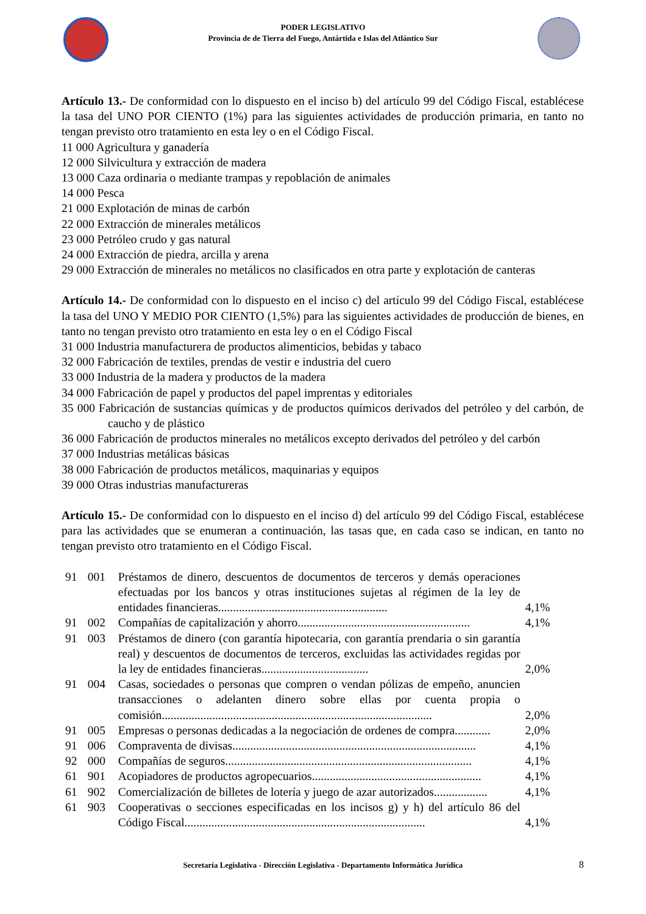PODER LEGISLATIVO
Provincia de de Tierra del Fuego, Antártida e Islas del Atlántico Sur
Artículo 13.- De conformidad con lo dispuesto en el inciso b) del artículo 99 del Código Fiscal, establécese la tasa del UNO POR CIENTO (1%) para las siguientes actividades de producción primaria, en tanto no tengan previsto otro tratamiento en esta ley o en el Código Fiscal.
11 000 Agricultura y ganadería
12 000 Silvicultura y extracción de madera
13 000 Caza ordinaria o mediante trampas y repoblación de animales
14 000 Pesca
21 000 Explotación de minas de carbón
22 000 Extracción de minerales metálicos
23 000 Petróleo crudo y gas natural
24 000 Extracción de piedra, arcilla y arena
29 000 Extracción de minerales no metálicos no clasificados en otra parte y explotación de canteras
Artículo 14.- De conformidad con lo dispuesto en el inciso c) del artículo 99 del Código Fiscal, establécese la tasa del UNO Y MEDIO POR CIENTO (1,5%) para las siguientes actividades de producción de bienes, en tanto no tengan previsto otro tratamiento en esta ley o en el Código Fiscal
31 000 Industria manufacturera de productos alimenticios, bebidas y tabaco
32 000 Fabricación de textiles, prendas de vestir e industria del cuero
33 000 Industria de la madera y productos de la madera
34 000 Fabricación de papel y productos del papel imprentas y editoriales
35 000 Fabricación de sustancias químicas y de productos químicos derivados del petróleo y del carbón, de caucho y de plástico
36 000 Fabricación de productos minerales no metálicos excepto derivados del petróleo y del carbón
37 000 Industrias metálicas básicas
38 000 Fabricación de productos metálicos, maquinarias y equipos
39 000 Otras industrias manufactureras
Artículo 15.- De conformidad con lo dispuesto en el inciso d) del artículo 99 del Código Fiscal, establécese para las actividades que se enumeran a continuación, las tasas que, en cada caso se indican, en tanto no tengan previsto otro tratamiento en el Código Fiscal.
| 91 | 001 | Préstamos de dinero, descuentos de documentos de terceros y demás operaciones efectuadas por los bancos y otras instituciones sujetas al régimen de la ley de entidades financieras......................................................... | 4,1% |
| 91 | 002 | Compañías de capitalización y ahorro.......................................................... | 4,1% |
| 91 | 003 | Préstamos de dinero (con garantía hipotecaria, con garantía prendaria o sin garantía real) y descuentos de documentos de terceros, excluidas las actividades regidas por la ley de entidades financieras.................................... | 2,0% |
| 91 | 004 | Casas, sociedades o personas que compren o vendan pólizas de empeño, anuncien transacciones o adelanten dinero sobre ellas por cuenta propia o comisión........................................................................................... | 2,0% |
| 91 | 005 | Empresas o personas dedicadas a la negociación de ordenes de compra............ | 2,0% |
| 91 | 006 | Compraventa de divisas.................................................................................. | 4,1% |
| 92 | 000 | Compañías de seguros................................................................................... | 4,1% |
| 61 | 901 | Acopiadores de productos agropecuarios......................................................... | 4,1% |
| 61 | 902 | Comercialización de billetes de lotería y juego de azar autorizados.................. | 4,1% |
| 61 | 903 | Cooperativas o secciones especificadas en los incisos g) y h) del artículo 86 del Código Fiscal................................................................................. | 4,1% |
Secretaría Legislativa - Dirección Legislativa - Departamento Informática Jurídica 8